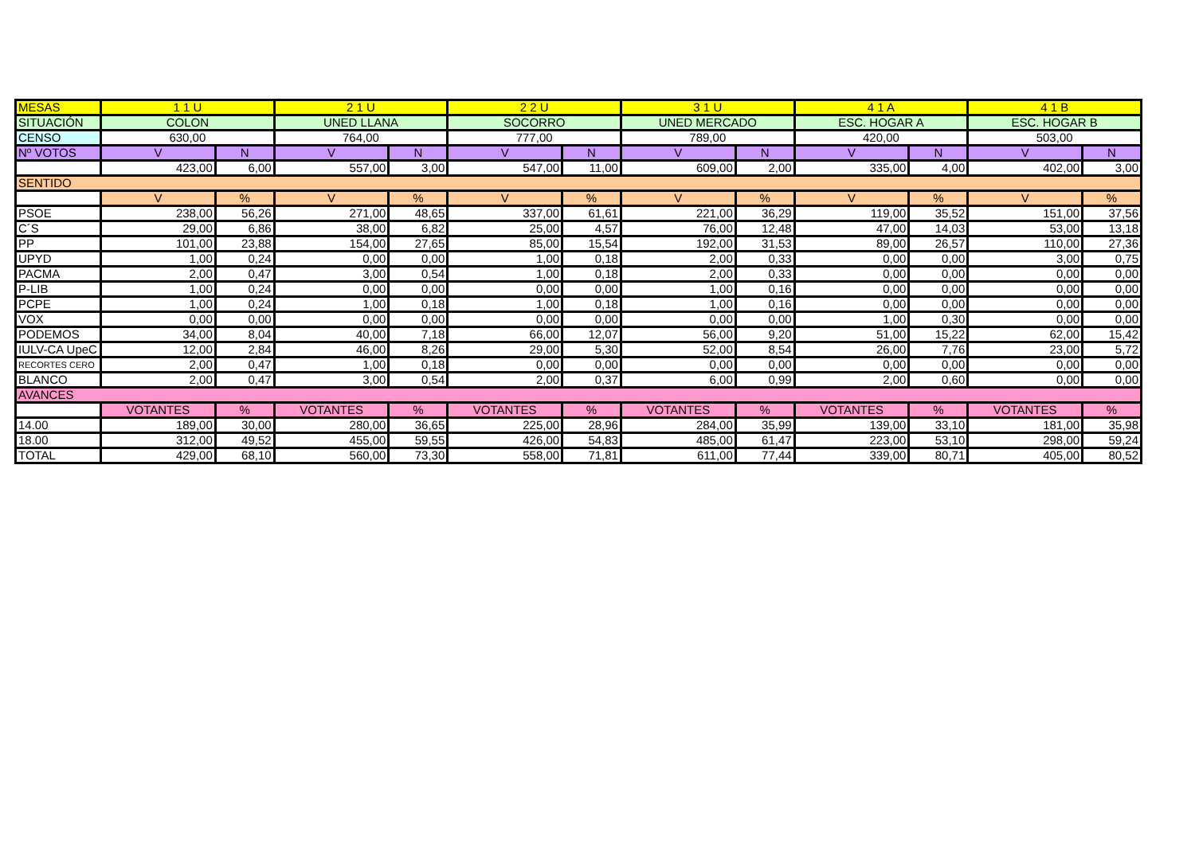| MESAS | 1 1 U | | 2 1 U | | 2 2 U | | 3 1 U | | 4 1 A | | 4 1 B | |
| SITUACIÓN | COLON | | UNED LLANA | | SOCORRO | | UNED MERCADO | | ESC. HOGAR A | | ESC. HOGAR B | |
| CENSO | 630,00 | | 764,00 | | 777,00 | | 789,00 | | 420,00 | | 503,00 | |
| Nº VOTOS | V | N | V | N | V | N | V | N | V | N | V | N |
| | 423,00 | 6,00 | 557,00 | 3,00 | 547,00 | 11,00 | 609,00 | 2,00 | 335,00 | 4,00 | 402,00 | 3,00 |
| SENTIDO | | | | | | | | | | | | |
| | V | % | V | % | V | % | V | % | V | % | V | % |
| PSOE | 238,00 | 56,26 | 271,00 | 48,65 | 337,00 | 61,61 | 221,00 | 36,29 | 119,00 | 35,52 | 151,00 | 37,56 |
| C´S | 29,00 | 6,86 | 38,00 | 6,82 | 25,00 | 4,57 | 76,00 | 12,48 | 47,00 | 14,03 | 53,00 | 13,18 |
| PP | 101,00 | 23,88 | 154,00 | 27,65 | 85,00 | 15,54 | 192,00 | 31,53 | 89,00 | 26,57 | 110,00 | 27,36 |
| UPYD | 1,00 | 0,24 | 0,00 | 0,00 | 1,00 | 0,18 | 2,00 | 0,33 | 0,00 | 0,00 | 3,00 | 0,75 |
| PACMA | 2,00 | 0,47 | 3,00 | 0,54 | 1,00 | 0,18 | 2,00 | 0,33 | 0,00 | 0,00 | 0,00 | 0,00 |
| P-LIB | 1,00 | 0,24 | 0,00 | 0,00 | 0,00 | 0,00 | 1,00 | 0,16 | 0,00 | 0,00 | 0,00 | 0,00 |
| PCPE | 1,00 | 0,24 | 1,00 | 0,18 | 1,00 | 0,18 | 1,00 | 0,16 | 0,00 | 0,00 | 0,00 | 0,00 |
| VOX | 0,00 | 0,00 | 0,00 | 0,00 | 0,00 | 0,00 | 0,00 | 0,00 | 1,00 | 0,30 | 0,00 | 0,00 |
| PODEMOS | 34,00 | 8,04 | 40,00 | 7,18 | 66,00 | 12,07 | 56,00 | 9,20 | 51,00 | 15,22 | 62,00 | 15,42 |
| IULV-CA UpeC | 12,00 | 2,84 | 46,00 | 8,26 | 29,00 | 5,30 | 52,00 | 8,54 | 26,00 | 7,76 | 23,00 | 5,72 |
| RECORTES CERO | 2,00 | 0,47 | 1,00 | 0,18 | 0,00 | 0,00 | 0,00 | 0,00 | 0,00 | 0,00 | 0,00 | 0,00 |
| BLANCO | 2,00 | 0,47 | 3,00 | 0,54 | 2,00 | 0,37 | 6,00 | 0,99 | 2,00 | 0,60 | 0,00 | 0,00 |
| AVANCES | | | | | | | | | | | | |
| | VOTANTES | % | VOTANTES | % | VOTANTES | % | VOTANTES | % | VOTANTES | % | VOTANTES | % |
| 14.00 | 189,00 | 30,00 | 280,00 | 36,65 | 225,00 | 28,96 | 284,00 | 35,99 | 139,00 | 33,10 | 181,00 | 35,98 |
| 18.00 | 312,00 | 49,52 | 455,00 | 59,55 | 426,00 | 54,83 | 485,00 | 61,47 | 223,00 | 53,10 | 298,00 | 59,24 |
| TOTAL | 429,00 | 68,10 | 560,00 | 73,30 | 558,00 | 71,81 | 611,00 | 77,44 | 339,00 | 80,71 | 405,00 | 80,52 |